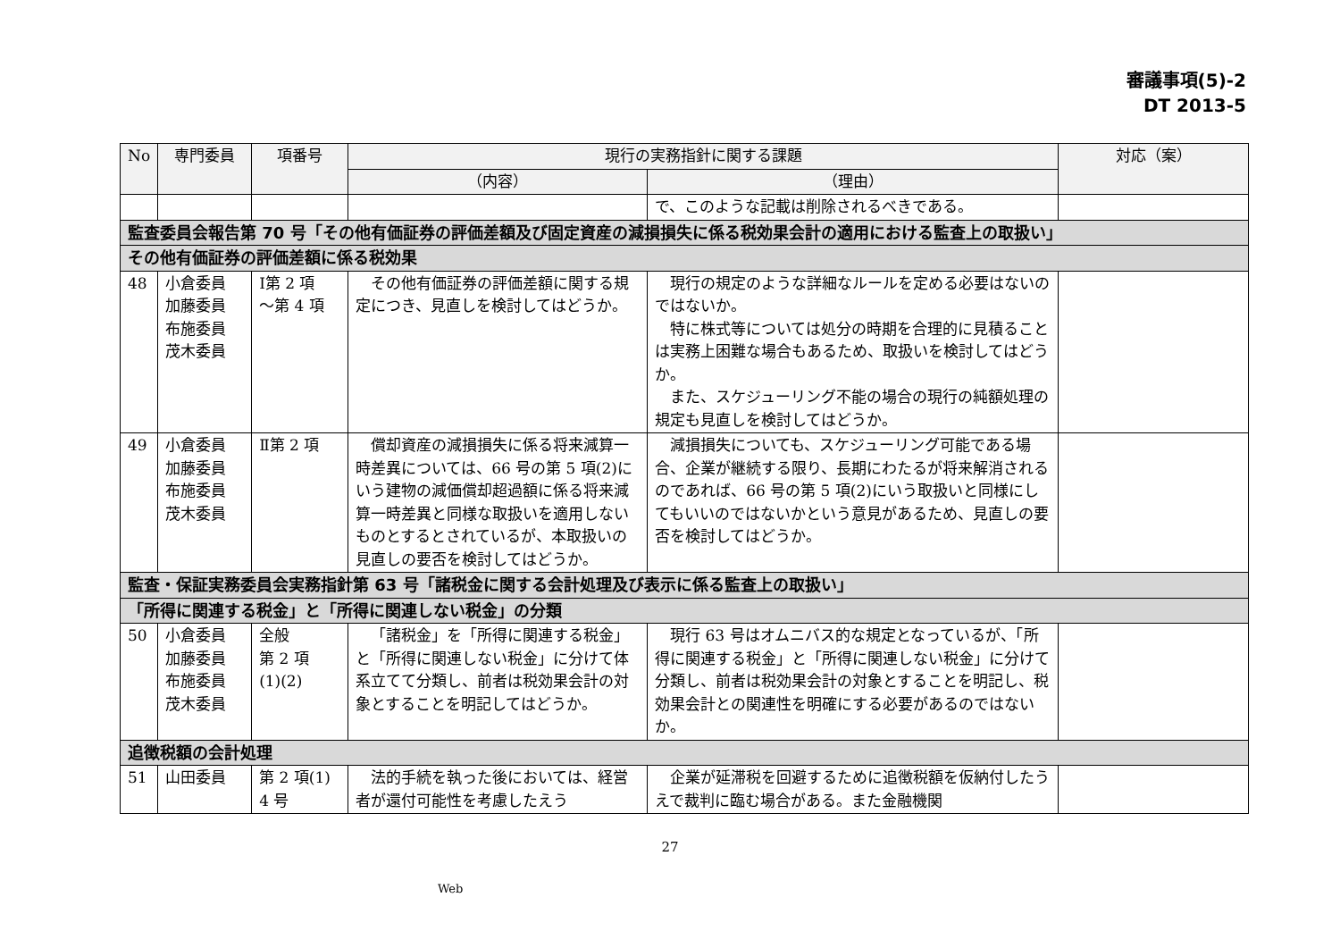審議事項(5)-2
DT 2013-5
| No | 専門委員 | 項番号 | 現行の実務指針に関する課題 | | 対応（案） |
| --- | --- | --- | --- | --- | --- |
| | | | （内容） | （理由） | |
| | | | | で、このような記載は削除されるべきである。 | |
| 監査委員会報告第 70 号「その他有価証券の評価差額及び固定資産の減損損失に係る税効果会計の適用における監査上の取扱い」 | | | | | |
| その他有価証券の評価差額に係る税効果 | | | | | |
| 48 | 小倉委員 加藤委員 布施委員 茂木委員 | Ⅰ第 2 項 ～第 4 項 | その他有価証券の評価差額に関する規定につき、見直しを検討してはどうか。 | 現行の規定のような詳細なルールを定める必要はないのではないか。 特に株式等については処分の時期を合理的に見積ることは実務上困難な場合もあるため、取扱いを検討してはどうか。 また、スケジューリング不能の場合の現行の純額処理の規定も見直しを検討してはどうか。 | |
| 49 | 小倉委員 加藤委員 布施委員 茂木委員 | Ⅱ第 2 項 | 償却資産の減損損失に係る将来減算一時差異については、66 号の第 5 項(2)にいう建物の減価償却超過額に係る将来減算一時差異と同様な取扱いを適用しないものとするとされているが、本取扱いの見直しの要否を検討してはどうか。 | 減損損失についても、スケジューリング可能である場合、企業が継続する限り、長期にわたるが将来解消されるのであれば、66 号の第 5 項(2)にいう取扱いと同様にしてもいいのではないかという意見があるため、見直しの要否を検討してはどうか。 | |
| 監査・保証実務委員会実務指針第 63 号「諸税金に関する会計処理及び表示に係る監査上の取扱い」 | | | | | |
| 「所得に関連する税金」と「所得に関連しない税金」の分類 | | | | | |
| 50 | 小倉委員 加藤委員 布施委員 茂木委員 | 全般 第 2 項 (1)(2) | 「諸税金」を「所得に関連する税金」と「所得に関連しない税金」に分けて体系立てて分類し、前者は税効果会計の対象とすることを明記してはどうか。 | 現行 63 号はオムニバス的な規定となっているが、「所得に関連する税金」と「所得に関連しない税金」に分けて分類し、前者は税効果会計の対象とすることを明記し、税効果会計との関連性を明確にする必要があるのではないか。 | |
| 追徴税額の会計処理 | | | | | |
| 51 | 山田委員 | 第 2 項(1) 4 号 | 法的手続を執った後においては、経営者が還付可能性を考慮したえう | 企業が延滞税を回避するために追徴税額を仮納付したうえで裁判に臨む場合がある。また金融機関 | |
27
Web